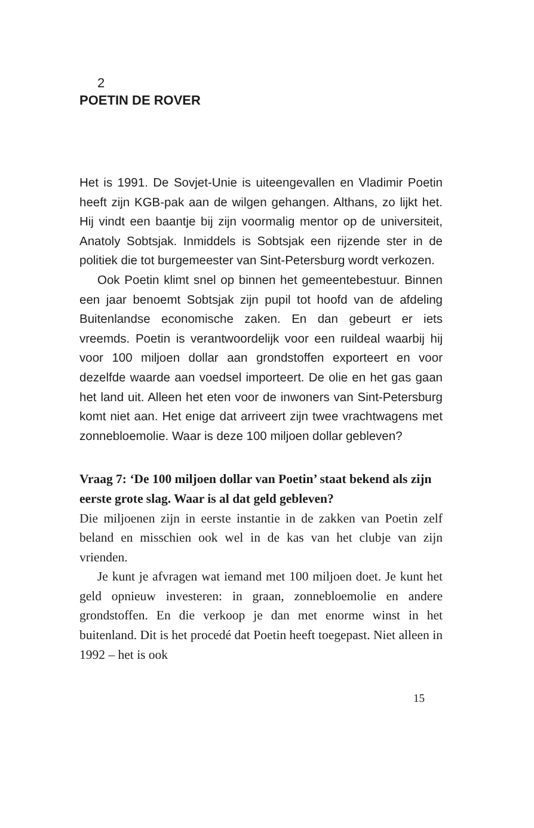2
POETIN DE ROVER
Het is 1991. De Sovjet-Unie is uiteengevallen en Vladimir Poetin heeft zijn KGB-pak aan de wilgen gehangen. Althans, zo lijkt het. Hij vindt een baantje bij zijn voormalig mentor op de universiteit, Anatoly Sobtsjak. Inmiddels is Sobtsjak een rijzende ster in de politiek die tot burgemeester van Sint-Petersburg wordt verkozen.
Ook Poetin klimt snel op binnen het gemeentebestuur. Binnen een jaar benoemt Sobtsjak zijn pupil tot hoofd van de afdeling Buitenlandse economische zaken. En dan gebeurt er iets vreemds. Poetin is verantwoordelijk voor een ruildeal waarbij hij voor 100 miljoen dollar aan grondstoffen exporteert en voor dezelfde waarde aan voedsel importeert. De olie en het gas gaan het land uit. Alleen het eten voor de inwoners van Sint-Petersburg komt niet aan. Het enige dat arriveert zijn twee vrachtwagens met zonnebloemolie. Waar is deze 100 miljoen dollar gebleven?
Vraag 7: ‘De 100 miljoen dollar van Poetin’ staat bekend als zijn eerste grote slag. Waar is al dat geld gebleven?
Die miljoenen zijn in eerste instantie in de zakken van Poetin zelf beland en misschien ook wel in de kas van het clubje van zijn vrienden.
Je kunt je afvragen wat iemand met 100 miljoen doet. Je kunt het geld opnieuw investeren: in graan, zonnebloemolie en andere grondstoffen. En die verkoop je dan met enorme winst in het buitenland. Dit is het procedé dat Poetin heeft toegepast. Niet alleen in 1992 – het is ook
15